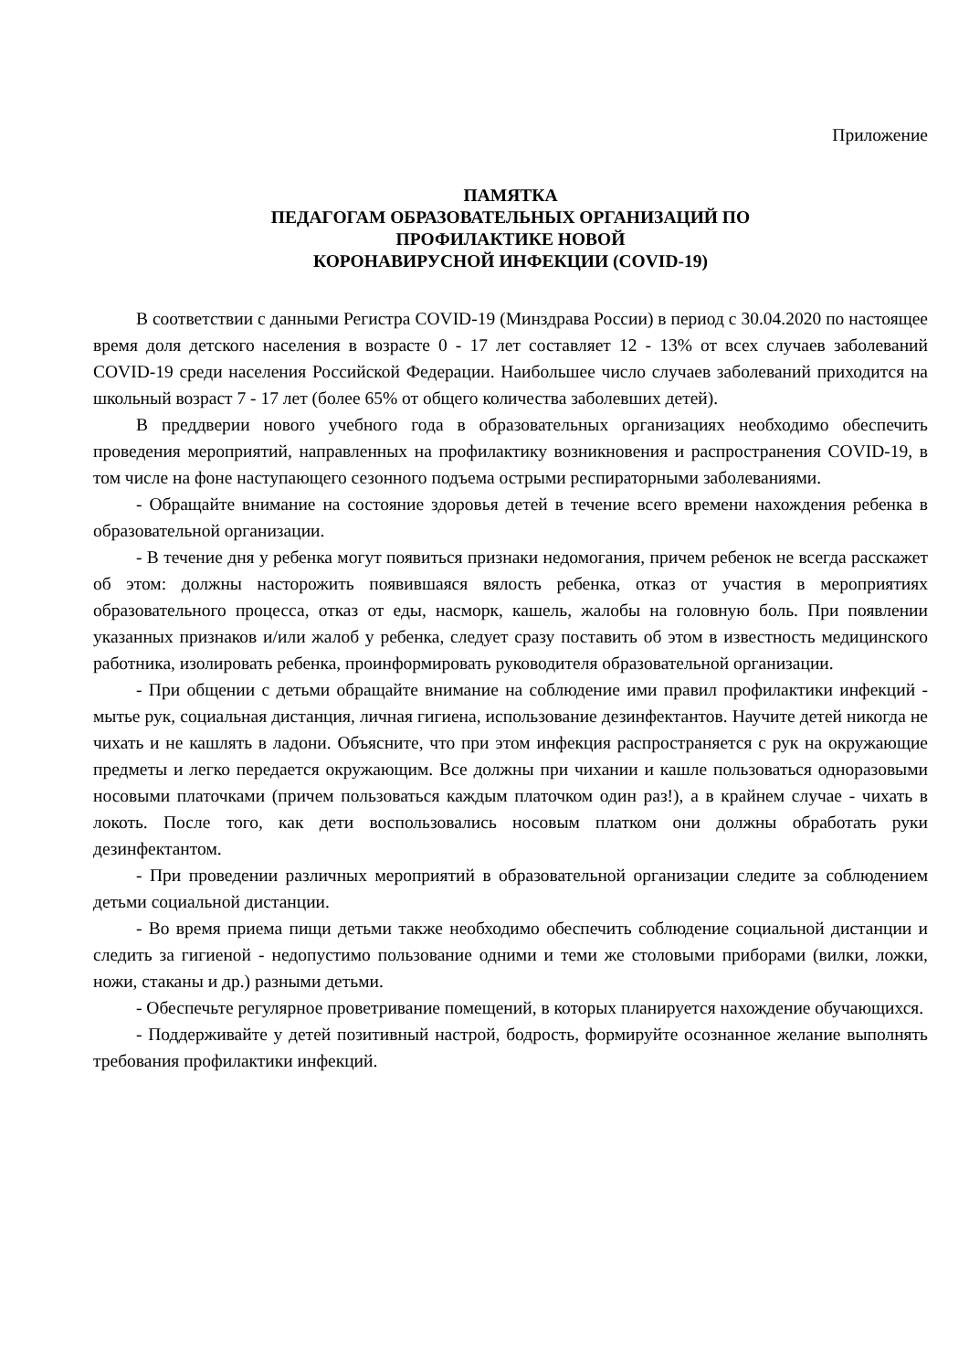Приложение
ПАМЯТКА
ПЕДАГОГАМ ОБРАЗОВАТЕЛЬНЫХ ОРГАНИЗАЦИЙ ПО
ПРОФИЛАКТИКЕ НОВОЙ
КОРОНАВИРУСНОЙ ИНФЕКЦИИ (COVID-19)
В соответствии с данными Регистра COVID-19 (Минздрава России) в период с 30.04.2020 по настоящее время доля детского населения в возрасте 0 - 17 лет составляет 12 - 13% от всех случаев заболеваний COVID-19 среди населения Российской Федерации. Наибольшее число случаев заболеваний приходится на школьный возраст 7 - 17 лет (более 65% от общего количества заболевших детей).
В преддверии нового учебного года в образовательных организациях необходимо обеспечить проведения мероприятий, направленных на профилактику возникновения и распространения COVID-19, в том числе на фоне наступающего сезонного подъема острыми респираторными заболеваниями.
- Обращайте внимание на состояние здоровья детей в течение всего времени нахождения ребенка в образовательной организации.
- В течение дня у ребенка могут появиться признаки недомогания, причем ребенок не всегда расскажет об этом: должны насторожить появившаяся вялость ребенка, отказ от участия в мероприятиях образовательного процесса, отказ от еды, насморк, кашель, жалобы на головную боль. При появлении указанных признаков и/или жалоб у ребенка, следует сразу поставить об этом в известность медицинского работника, изолировать ребенка, проинформировать руководителя образовательной организации.
- При общении с детьми обращайте внимание на соблюдение ими правил профилактики инфекций - мытье рук, социальная дистанция, личная гигиена, использование дезинфектантов. Научите детей никогда не чихать и не кашлять в ладони. Объясните, что при этом инфекция распространяется с рук на окружающие предметы и легко передается окружающим. Все должны при чихании и кашле пользоваться одноразовыми носовыми платочками (причем пользоваться каждым платочком один раз!), а в крайнем случае - чихать в локоть. После того, как дети воспользовались носовым платком они должны обработать руки дезинфектантом.
- При проведении различных мероприятий в образовательной организации следите за соблюдением детьми социальной дистанции.
- Во время приема пищи детьми также необходимо обеспечить соблюдение социальной дистанции и следить за гигиеной - недопустимо пользование одними и теми же столовыми приборами (вилки, ложки, ножи, стаканы и др.) разными детьми.
- Обеспечьте регулярное проветривание помещений, в которых планируется нахождение обучающихся.
- Поддерживайте у детей позитивный настрой, бодрость, формируйте осознанное желание выполнять требования профилактики инфекций.